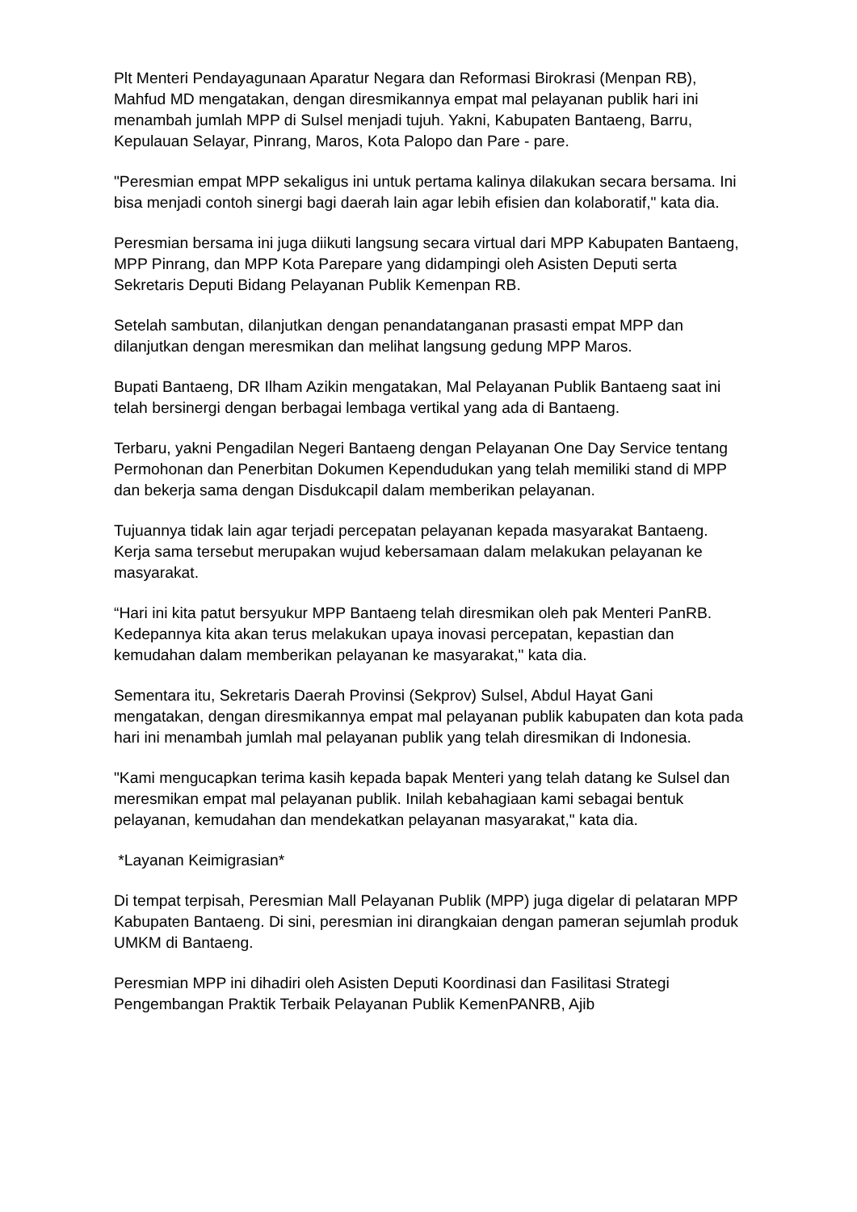Plt Menteri Pendayagunaan Aparatur Negara dan Reformasi Birokrasi (Menpan RB), Mahfud MD mengatakan, dengan diresmikannya empat mal pelayanan publik hari ini menambah jumlah MPP di Sulsel menjadi tujuh. Yakni, Kabupaten Bantaeng, Barru, Kepulauan Selayar, Pinrang, Maros, Kota Palopo dan Pare - pare.
"Peresmian empat MPP sekaligus ini untuk pertama kalinya dilakukan secara bersama. Ini bisa menjadi contoh sinergi bagi daerah lain agar lebih efisien dan kolaboratif," kata dia.
Peresmian bersama ini juga diikuti langsung secara virtual dari MPP Kabupaten Bantaeng, MPP Pinrang, dan MPP Kota Parepare yang didampingi oleh Asisten Deputi serta Sekretaris Deputi Bidang Pelayanan Publik Kemenpan RB.
Setelah sambutan, dilanjutkan dengan penandatanganan prasasti empat MPP dan dilanjutkan dengan meresmikan dan melihat langsung gedung MPP Maros.
Bupati Bantaeng, DR Ilham Azikin mengatakan, Mal Pelayanan Publik Bantaeng saat ini telah bersinergi dengan berbagai lembaga vertikal yang ada di Bantaeng.
Terbaru, yakni Pengadilan Negeri Bantaeng dengan Pelayanan One Day Service tentang Permohonan dan Penerbitan Dokumen Kependudukan yang telah memiliki stand di MPP dan bekerja sama dengan Disdukcapil dalam memberikan pelayanan.
Tujuannya tidak lain agar terjadi percepatan pelayanan kepada masyarakat Bantaeng. Kerja sama tersebut merupakan wujud kebersamaan dalam melakukan pelayanan ke masyarakat.
“Hari ini kita patut bersyukur MPP Bantaeng telah diresmikan oleh pak Menteri PanRB. Kedepannya kita akan terus melakukan upaya inovasi percepatan, kepastian dan kemudahan dalam memberikan pelayanan ke masyarakat," kata dia.
Sementara itu, Sekretaris Daerah Provinsi (Sekprov) Sulsel, Abdul Hayat Gani mengatakan, dengan diresmikannya empat mal pelayanan publik kabupaten dan kota pada hari ini menambah jumlah mal pelayanan publik yang telah diresmikan di Indonesia.
"Kami mengucapkan terima kasih kepada bapak Menteri yang telah datang ke Sulsel dan meresmikan empat mal pelayanan publik. Inilah kebahagiaan kami sebagai bentuk pelayanan, kemudahan dan mendekatkan pelayanan masyarakat," kata dia.
*Layanan Keimigrasian*
Di tempat terpisah, Peresmian Mall Pelayanan Publik (MPP) juga digelar di pelataran MPP Kabupaten Bantaeng. Di sini, peresmian ini dirangkaian dengan pameran sejumlah produk UMKM di Bantaeng.
Peresmian MPP ini dihadiri oleh Asisten Deputi Koordinasi dan Fasilitasi Strategi Pengembangan Praktik Terbaik Pelayanan Publik KemenPANRB, Ajib